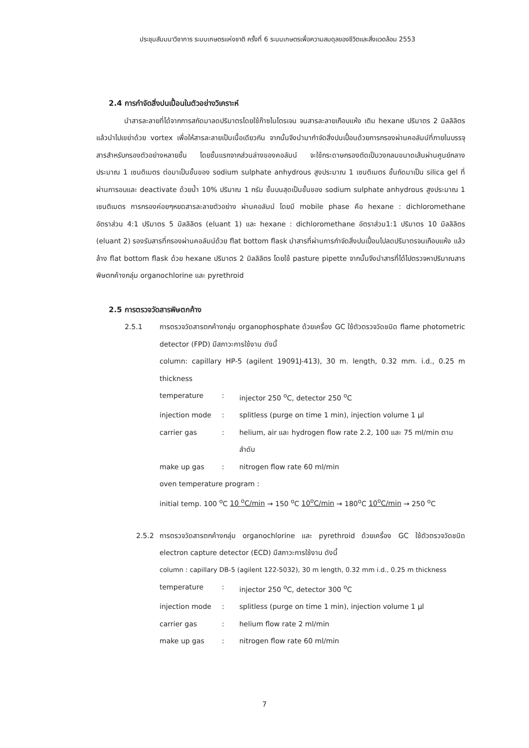ประชุมสัมมนาวิชาการ ระบบเกษตรแห่งชาติ ครั้งที่ 6 ระบบเกษตรเพื่อความสมดุลของชีวิตและสิ่งแวดล้อม 2553
2.4 การกำจัดสิ่งปนเปื้อนในตัวอย่างวิเคราะห์
นำสารละลายที่ได้จากการสกัดมาลดปริมาตรโดยใช้ก๊าซไนโตรเจน จนสารละลายเกือบแห้ง เติม hexane ปริมาตร 2 มิลลิลิตร แล้วนำไปเขย่าด้วย vortex เพื่อให้สารละลายเป็นเนื้อเดียวกัน จากนั้นจึงนำมากำจัดสิ่งปนเปื้อนด้วยการกรองผ่านคอลัมน์ที่ภายในบรรจุสารสำหรับกรองตัวอย่างหลายชั้น โดยชั้นแรกจากส่วนล่างของคอลัมน์ จะใช้กระดาษกรองตัดเป็นวงกลมขนาดเส้นผ่านศูนย์กลางประมาณ 1 เซนติเมตร ต่อมาเป็นชั้นของ sodium sulphate anhydrous สูงประมาณ 1 เซนติเมตร ชั้นถัดมาเป็น silica gel ที่ผ่านการอบและ deactivate ด้วยน้ำ 10% ปริมาณ 1 กรัม ชั้นบนสุดเป็นชั้นของ sodium sulphate anhydrous สูงประมาณ 1 เซนติเมตร การกรองค่อยๆหยดสารละลายตัวอย่าง ผ่านคอลัมน์ โดยมี mobile phase คือ hexane : dichloromethane อัตราส่วน 4:1 ปริมาตร 5 มิลลิลิตร (eluant 1) และ hexane : dichloromethane อัตราส่วน1:1 ปริมาตร 10 มิลลิลิตร (eluant 2) รองรับสารที่กรองผ่านคอลัมน์ด้วย flat bottom flask นำสารที่ผ่านการกำจัดสิ่งปนเปื้อนไปลดปริมาตรจนเกือบแห้ง แล้วล้าง flat bottom flask ด้วย hexane ปริมาตร 2 มิลลิลิตร โดยใช้ pasture pipette จากนั้นจึงนำสารที่ได้ไปตรวจหาปริมาณสารพิษตกค้างกลุ่ม organochlorine และ pyrethroid
2.5 การตรวจวัดสารพิษตกค้าง
2.5.1 การตรวจวัดสารตกค้างกลุ่ม organophosphate ด้วยเครื่อง GC ใช้ตัวตรวจวัดชนิด flame photometric detector (FPD) มีสภาวะการใช้งาน ดังนี้
column: capillary HP-5 (agilent 19091J-413), 30 m. length, 0.32 mm. i.d., 0.25 m thickness
temperature: injector 250 <sup>o</sup>C, detector 250 <sup>o</sup>C
injection mode: splitless (purge on time 1 min), injection volume 1 μl
carrier gas: helium, air และ hydrogen flow rate 2.2, 100 และ 75 ml/min ตามลำดับ
make up gas: nitrogen flow rate 60 ml/min
oven temperature program :
initial temp. 100 <sup>o</sup>C 10 <sup>o</sup>C/min → 150 <sup>o</sup>C 10<sup>o</sup>C/min → 180<sup>o</sup>C 10<sup>o</sup>C/min → 250 <sup>o</sup>C
2.5.2 การตรวจวัดสารตกค้างกลุ่ม organochlorine และ pyrethroid ด้วยเครื่อง GC ใช้ตัวตรวจวัดชนิด electron capture detector (ECD) มีสภาวะการใช้งาน ดังนี้
column : capillary DB-5 (agilent 122-5032), 30 m length, 0.32 mm i.d., 0.25 m thickness
temperature: injector 250 <sup>o</sup>C, detector 300 <sup>o</sup>C
injection mode: splitless (purge on time 1 min), injection volume 1 μl
carrier gas: helium flow rate 2 ml/min
make up gas: nitrogen flow rate 60 ml/min
7